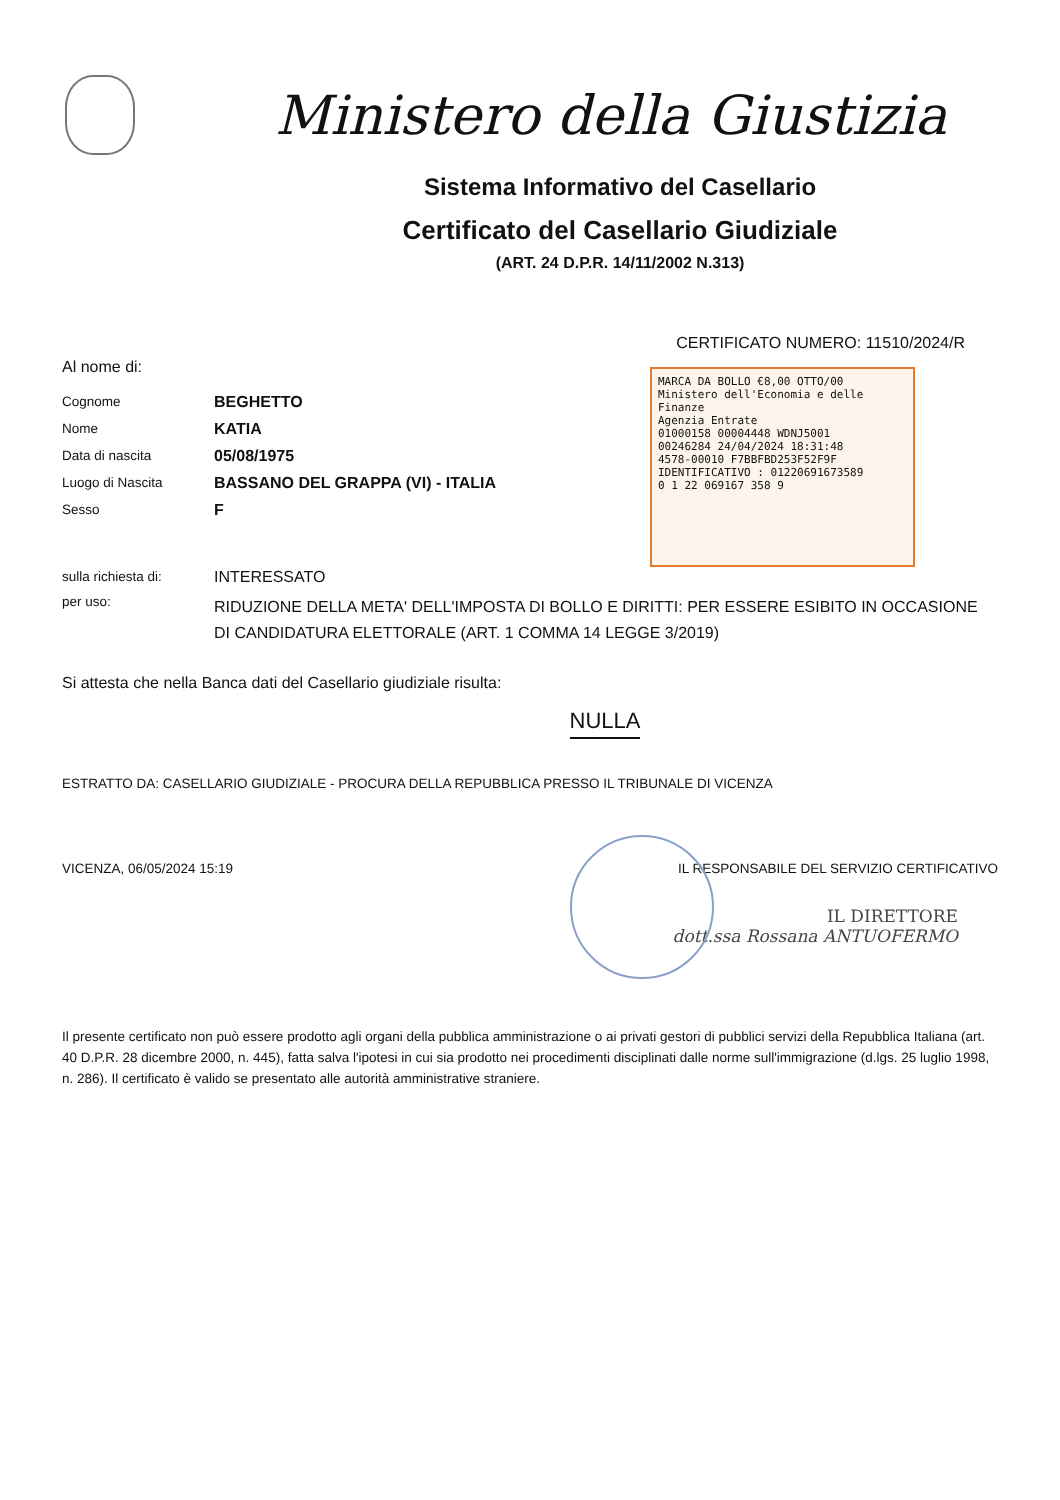Ministero della Giustizia
Sistema Informativo del Casellario
Certificato del Casellario Giudiziale
(ART. 24 D.P.R. 14/11/2002 N.313)
CERTIFICATO NUMERO: 11510/2024/R
MARCA DA BOLLO €8,00 OTTO/00
Ministero dell'Economia e delle Finanze
Agenzia Entrate
01000158 00004448 WDNJ5001
00246284 24/04/2024 18:31:48
4578-00010 F7BBFBD253F52F9F
IDENTIFICATIVO : 01220691673589
0 1 22 069167 358 9
Al nome di:
Cognome BEGHETTO
Nome KATIA
Data di nascita 05/08/1975
Luogo di Nascita BASSANO DEL GRAPPA (VI) - ITALIA
Sesso F
sulla richiesta di: INTERESSATO
per uso: RIDUZIONE DELLA META' DELL'IMPOSTA DI BOLLO E DIRITTI: PER ESSERE ESIBITO IN OCCASIONE DI CANDIDATURA ELETTORALE (ART. 1 COMMA 14 LEGGE 3/2019)
Si attesta che nella Banca dati del Casellario giudiziale risulta:
NULLA
ESTRATTO DA: CASELLARIO GIUDIZIALE - PROCURA DELLA REPUBBLICA PRESSO IL TRIBUNALE DI VICENZA
VICENZA, 06/05/2024 15:19 IL RESPONSABILE DEL SERVIZIO CERTIFICATIVO
IL DIRETTORE
dott.ssa Rossana ANTUOFERMO
Il presente certificato non può essere prodotto agli organi della pubblica amministrazione o ai privati gestori di pubblici servizi della Repubblica Italiana (art. 40 D.P.R. 28 dicembre 2000, n. 445), fatta salva l'ipotesi in cui sia prodotto nei procedimenti disciplinati dalle norme sull'immigrazione (d.lgs. 25 luglio 1998, n. 286). Il certificato è valido se presentato alle autorità amministrative straniere.